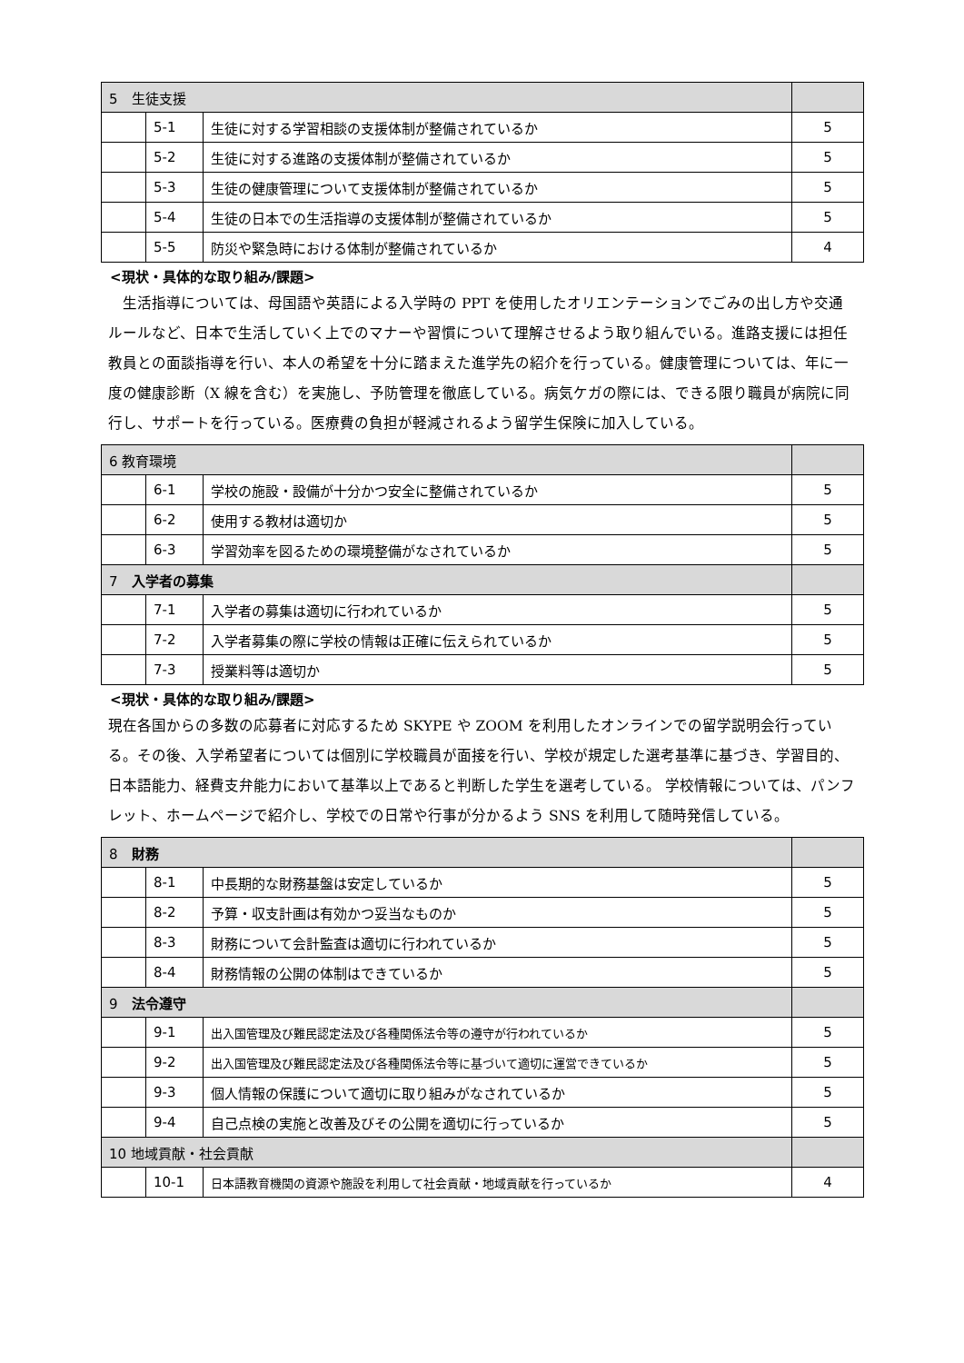| 5 生徒支援 | | | |
| --- | --- | --- | --- |
| | 5-1 | 生徒に対する学習相談の支援体制が整備されているか | 5 |
| | 5-2 | 生徒に対する進路の支援体制が整備されているか | 5 |
| | 5-3 | 生徒の健康管理について支援体制が整備されているか | 5 |
| | 5-4 | 生徒の日本での生活指導の支援体制が整備されているか | 5 |
| | 5-5 | 防災や緊急時における体制が整備されているか | 4 |
<現状・具体的な取り組み/課題>
　生活指導については、母国語や英語による入学時の PPT を使用したオリエンテーションでごみの出し方や交通ルールなど、日本で生活していく上でのマナーや習慣について理解させるよう取り組んでいる。進路支援には担任教員との面談指導を行い、本人の希望を十分に踏まえた進学先の紹介を行っている。健康管理については、年に一度の健康診断（X 線を含む）を実施し、予防管理を徹底している。病気ケガの際には、できる限り職員が病院に同行し、サポートを行っている。医療費の負担が軽減されるよう留学生保険に加入している。
| 6 教育環境 | | | |
| --- | --- | --- | --- |
| | 6-1 | 学校の施設・設備が十分かつ安全に整備されているか | 5 |
| | 6-2 | 使用する教材は適切か | 5 |
| | 6-3 | 学習効率を図るための環境整備がなされているか | 5 |
| 7 入学者の募集 | | | |
| | 7-1 | 入学者の募集は適切に行われているか | 5 |
| | 7-2 | 入学者募集の際に学校の情報は正確に伝えられているか | 5 |
| | 7-3 | 授業料等は適切か | 5 |
<現状・具体的な取り組み/課題>
現在各国からの多数の応募者に対応するため SKYPE や ZOOM を利用したオンラインでの留学説明会行っている。その後、入学希望者については個別に学校職員が面接を行い、学校が規定した選考基準に基づき、学習目的、日本語能力、経費支弁能力において基準以上であると判断した学生を選考している。 学校情報については、パンフレット、ホームページで紹介し、学校での日常や行事が分かるよう SNS を利用して随時発信している。
| 8 財務 | | | |
| --- | --- | --- | --- |
| | 8-1 | 中長期的な財務基盤は安定しているか | 5 |
| | 8-2 | 予算・収支計画は有効かつ妥当なものか | 5 |
| | 8-3 | 財務について会計監査は適切に行われているか | 5 |
| | 8-4 | 財務情報の公開の体制はできているか | 5 |
| 9 法令遵守 | | | |
| | 9-1 | 出入国管理及び難民認定法及び各種関係法令等の遵守が行われているか | 5 |
| | 9-2 | 出入国管理及び難民認定法及び各種関係法令等に基づいて適切に運営できているか | 5 |
| | 9-3 | 個人情報の保護について適切に取り組みがなされているか | 5 |
| | 9-4 | 自己点検の実施と改善及びその公開を適切に行っているか | 5 |
| 10 地域貢献・社会貢献 | | | |
| | 10-1 | 日本語教育機関の資源や施設を利用して社会貢献・地域貢献を行っているか | 4 |